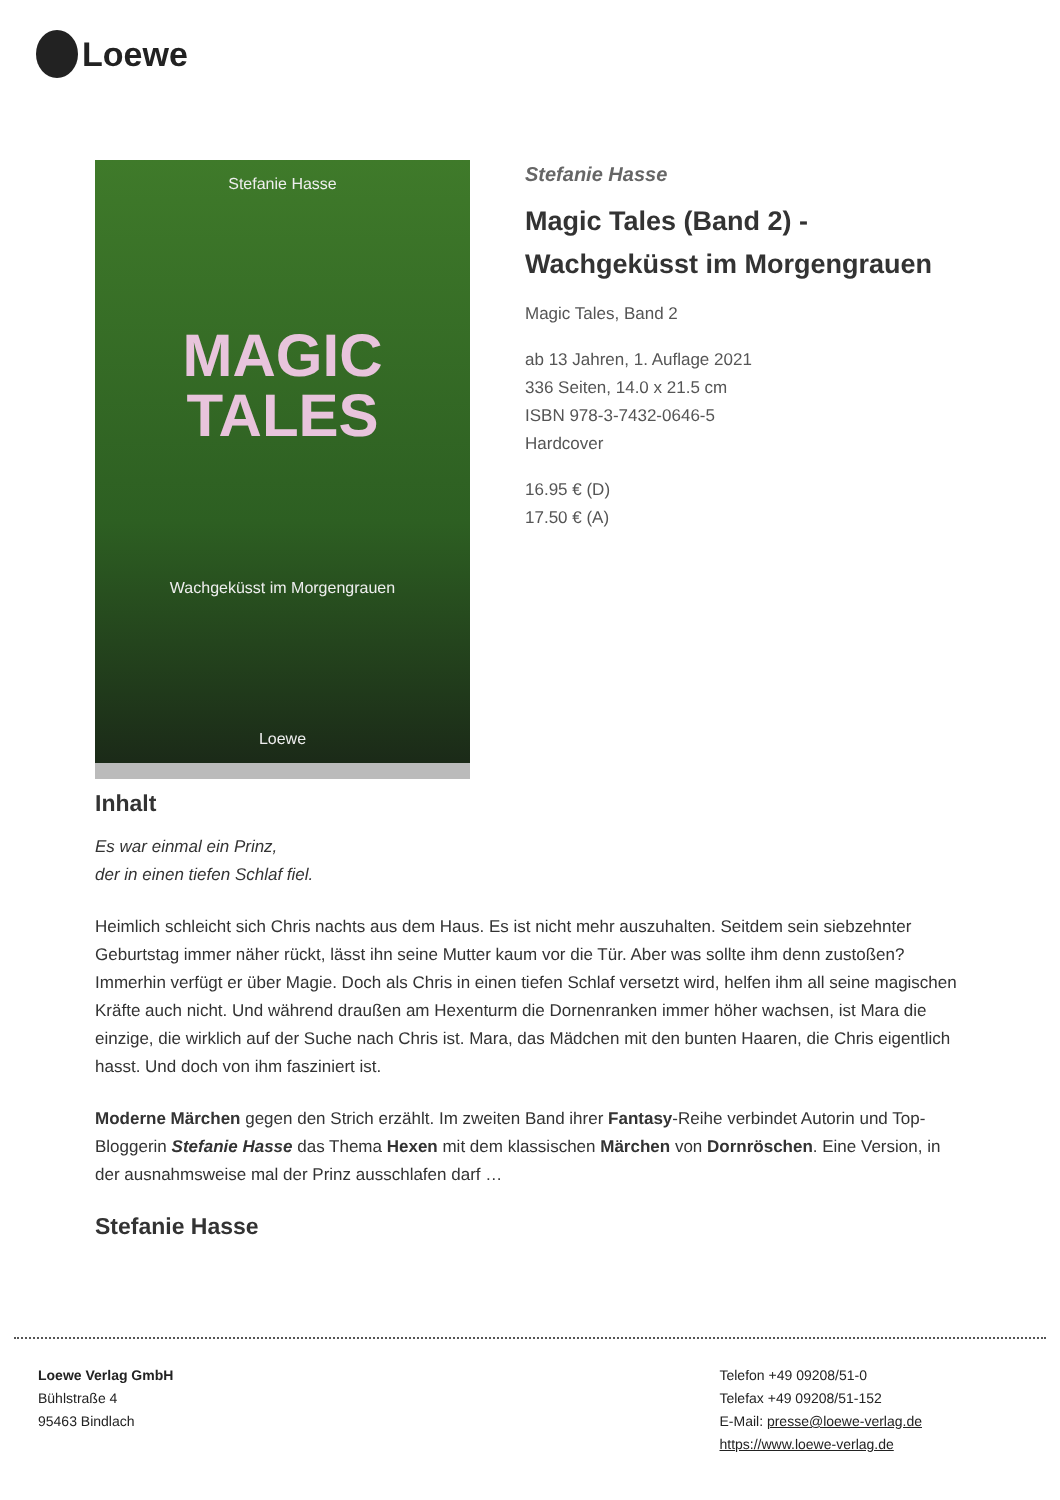Loewe
Stefanie Hasse
MAGIC
TALES
Wachgeküsst im Morgengrauen
Loewe
Stefanie Hasse
Magic Tales (Band 2) -
Wachgeküsst im Morgengrauen
Magic Tales, Band 2
ab 13 Jahren, 1. Auflage 2021
336 Seiten, 14.0 x 21.5 cm
ISBN 978-3-7432-0646-5
Hardcover
16.95 € (D)
17.50 € (A)
Inhalt
Es war einmal ein Prinz,
der in einen tiefen Schlaf fiel.
Heimlich schleicht sich Chris nachts aus dem Haus. Es ist nicht mehr auszuhalten. Seitdem sein siebzehnter Geburtstag immer näher rückt, lässt ihn seine Mutter kaum vor die Tür. Aber was sollte ihm denn zustoßen? Immerhin verfügt er über Magie. Doch als Chris in einen tiefen Schlaf versetzt wird, helfen ihm all seine magischen Kräfte auch nicht. Und während draußen am Hexenturm die Dornenranken immer höher wachsen, ist Mara die einzige, die wirklich auf der Suche nach Chris ist. Mara, das Mädchen mit den bunten Haaren, die Chris eigentlich hasst. Und doch von ihm fasziniert ist.
Moderne Märchen gegen den Strich erzählt. Im zweiten Band ihrer Fantasy-Reihe verbindet Autorin und Top-Bloggerin Stefanie Hasse das Thema Hexen mit dem klassischen Märchen von Dornröschen. Eine Version, in der ausnahmsweise mal der Prinz ausschlafen darf …
Stefanie Hasse
Loewe Verlag GmbH
Bühlstraße 4
95463 Bindlach
Telefon +49 09208/51-0
Telefax +49 09208/51-152
E-Mail: presse@loewe-verlag.de
https://www.loewe-verlag.de